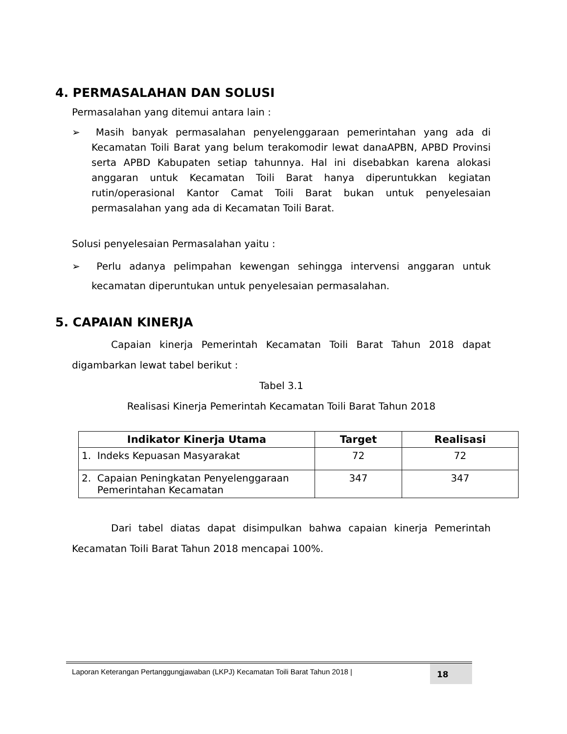4. PERMASALAHAN DAN SOLUSI
Permasalahan yang ditemui antara lain :
➢ Masih banyak permasalahan penyelenggaraan pemerintahan yang ada di Kecamatan Toili Barat yang belum terakomodir lewat danaAPBN, APBD Provinsi serta APBD Kabupaten setiap tahunnya. Hal ini disebabkan karena alokasi anggaran untuk Kecamatan Toili Barat hanya diperuntukkan kegiatan rutin/operasional Kantor Camat Toili Barat bukan untuk penyelesaian permasalahan yang ada di Kecamatan Toili Barat.
Solusi penyelesaian Permasalahan yaitu :
➢ Perlu adanya pelimpahan kewengan sehingga intervensi anggaran untuk kecamatan diperuntukan untuk penyelesaian permasalahan.
5. CAPAIAN KINERJA
Capaian kinerja Pemerintah Kecamatan Toili Barat Tahun 2018 dapat digambarkan lewat tabel berikut :
Tabel 3.1
Realisasi Kinerja Pemerintah Kecamatan Toili Barat Tahun 2018
| Indikator Kinerja Utama | Target | Realisasi |
| --- | --- | --- |
| 1. Indeks Kepuasan Masyarakat | 72 | 72 |
| 2. Capaian Peningkatan Penyelenggaraan Pemerintahan Kecamatan | 347 | 347 |
Dari tabel diatas dapat disimpulkan bahwa capaian kinerja Pemerintah Kecamatan Toili Barat Tahun 2018 mencapai 100%.
Laporan Keterangan Pertanggungjawaban (LKPJ) Kecamatan Toili Barat Tahun 2018 | 18